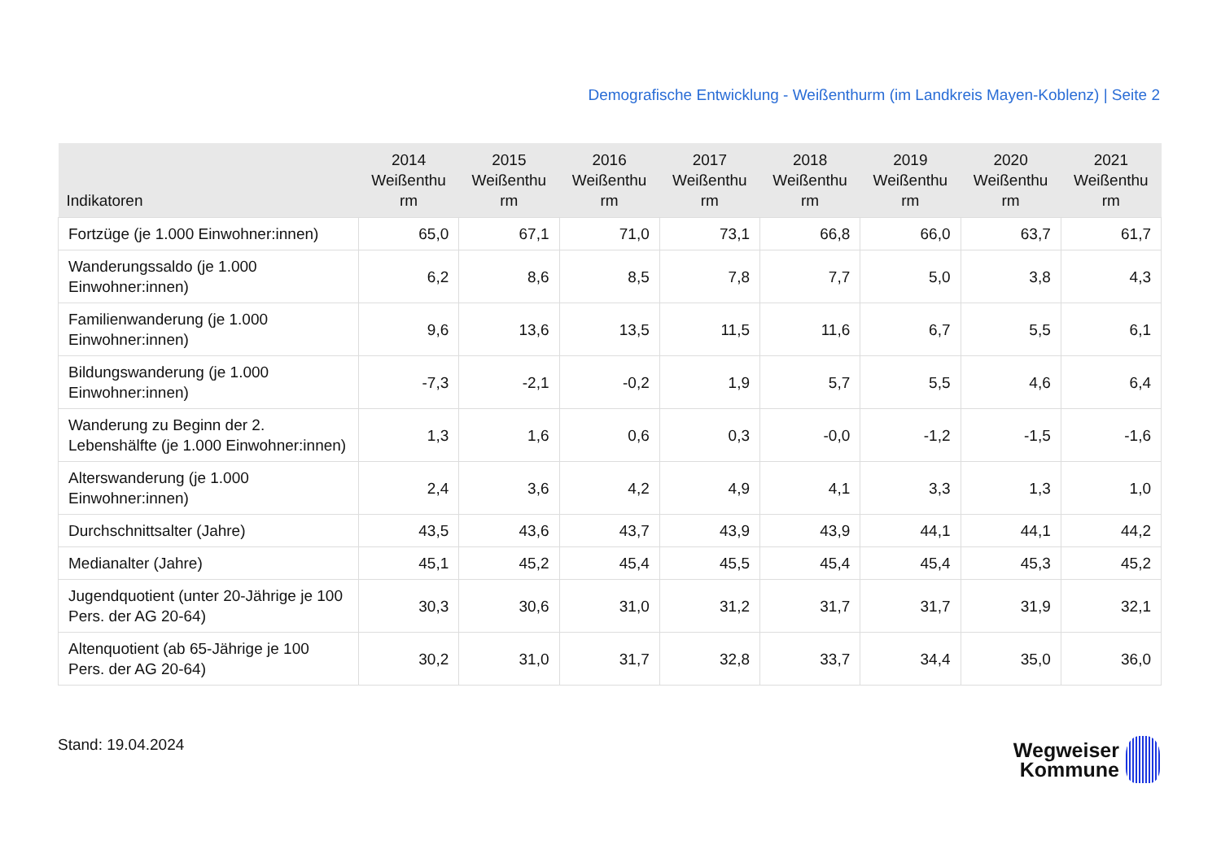Demografische Entwicklung - Weißenthurm (im Landkreis Mayen-Koblenz) | Seite 2
| Indikatoren | 2014 Weißenthu rm | 2015 Weißenthu rm | 2016 Weißenthu rm | 2017 Weißenthu rm | 2018 Weißenthu rm | 2019 Weißenthu rm | 2020 Weißenthu rm | 2021 Weißenthu rm |
| --- | --- | --- | --- | --- | --- | --- | --- | --- |
| Fortzüge (je 1.000 Einwohner:innen) | 65,0 | 67,1 | 71,0 | 73,1 | 66,8 | 66,0 | 63,7 | 61,7 |
| Wanderungssaldo (je 1.000 Einwohner:innen) | 6,2 | 8,6 | 8,5 | 7,8 | 7,7 | 5,0 | 3,8 | 4,3 |
| Familienwanderung (je 1.000 Einwohner:innen) | 9,6 | 13,6 | 13,5 | 11,5 | 11,6 | 6,7 | 5,5 | 6,1 |
| Bildungswanderung (je 1.000 Einwohner:innen) | -7,3 | -2,1 | -0,2 | 1,9 | 5,7 | 5,5 | 4,6 | 6,4 |
| Wanderung zu Beginn der 2. Lebenshälfte (je 1.000 Einwohner:innen) | 1,3 | 1,6 | 0,6 | 0,3 | -0,0 | -1,2 | -1,5 | -1,6 |
| Alterswanderung (je 1.000 Einwohner:innen) | 2,4 | 3,6 | 4,2 | 4,9 | 4,1 | 3,3 | 1,3 | 1,0 |
| Durchschnittsalter (Jahre) | 43,5 | 43,6 | 43,7 | 43,9 | 43,9 | 44,1 | 44,1 | 44,2 |
| Medianalter (Jahre) | 45,1 | 45,2 | 45,4 | 45,5 | 45,4 | 45,4 | 45,3 | 45,2 |
| Jugendquotient (unter 20-Jährige je 100 Pers. der AG 20-64) | 30,3 | 30,6 | 31,0 | 31,2 | 31,7 | 31,7 | 31,9 | 32,1 |
| Altenquotient (ab 65-Jährige je 100 Pers. der AG 20-64) | 30,2 | 31,0 | 31,7 | 32,8 | 33,7 | 34,4 | 35,0 | 36,0 |
Stand: 19.04.2024
Wegweiser
Kommune